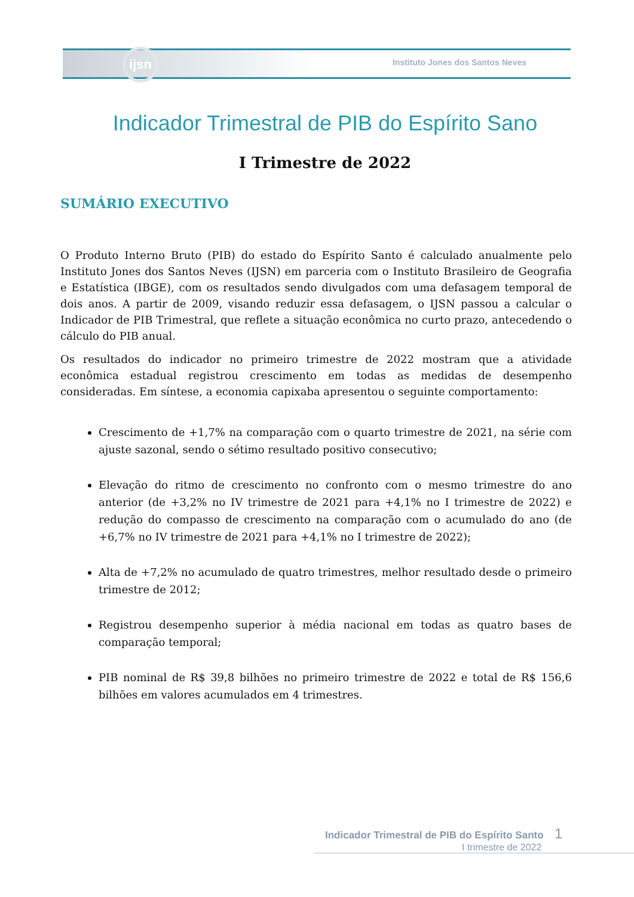ijsn
Instituto Jones dos Santos Neves
Indicador Trimestral de PIB do Espírito Sano
I Trimestre de 2022
SUMÁRIO EXECUTIVO
O Produto Interno Bruto (PIB) do estado do Espírito Santo é calculado anualmente pelo Instituto Jones dos Santos Neves (IJSN) em parceria com o Instituto Brasileiro de Geografia e Estatística (IBGE), com os resultados sendo divulgados com uma defasagem temporal de dois anos. A partir de 2009, visando reduzir essa defasagem, o IJSN passou a calcular o Indicador de PIB Trimestral, que reflete a situação econômica no curto prazo, antecedendo o cálculo do PIB anual.
Os resultados do indicador no primeiro trimestre de 2022 mostram que a atividade econômica estadual registrou crescimento em todas as medidas de desempenho consideradas. Em síntese, a economia capixaba apresentou o seguinte comportamento:
Crescimento de +1,7% na comparação com o quarto trimestre de 2021, na série com ajuste sazonal, sendo o sétimo resultado positivo consecutivo;
Elevação do ritmo de crescimento no confronto com o mesmo trimestre do ano anterior (de +3,2% no IV trimestre de 2021 para +4,1% no I trimestre de 2022) e redução do compasso de crescimento na comparação com o acumulado do ano (de +6,7% no IV trimestre de 2021 para +4,1% no I trimestre de 2022);
Alta de +7,2% no acumulado de quatro trimestres, melhor resultado desde o primeiro trimestre de 2012;
Registrou desempenho superior à média nacional em todas as quatro bases de comparação temporal;
PIB nominal de R$ 39,8 bilhões no primeiro trimestre de 2022 e total de R$ 156,6 bilhões em valores acumulados em 4 trimestres.
Indicador Trimestral de PIB do Espírito Santo 1
I trimestre de 2022